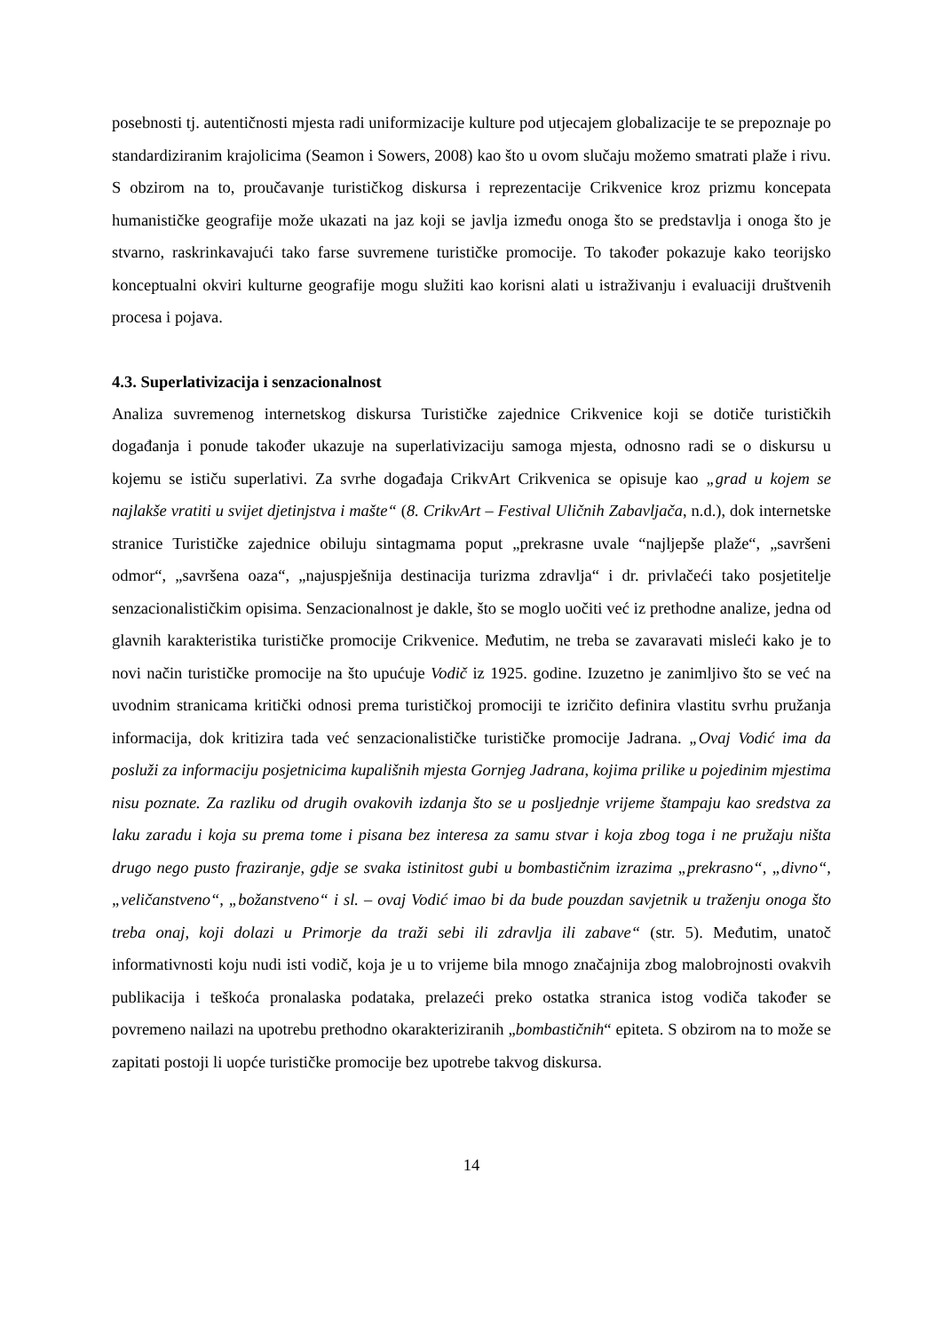posebnosti tj. autentičnosti mjesta radi uniformizacije kulture pod utjecajem globalizacije te se prepoznaje po standardiziranim krajolicima (Seamon i Sowers, 2008) kao što u ovom slučaju možemo smatrati plaže i rivu. S obzirom na to, proučavanje turističkog diskursa i reprezentacije Crikvenice kroz prizmu koncepata humanističke geografije može ukazati na jaz koji se javlja između onoga što se predstavlja i onoga što je stvarno, raskrinkavajući tako farse suvremene turističke promocije. To također pokazuje kako teorijsko konceptualni okviri kulturne geografije mogu služiti kao korisni alati u istraživanju i evaluaciji društvenih procesa i pojava.
4.3. Superlativizacija i senzacionalnost
Analiza suvremenog internetskog diskursa Turističke zajednice Crikvenice koji se dotiče turističkih događanja i ponude također ukazuje na superlativizaciju samoga mjesta, odnosno radi se o diskursu u kojemu se ističu superlativi. Za svrhe događaja CrikvArt Crikvenica se opisuje kao „grad u kojem se najlakše vratiti u svijet djetinjstva i mašte“ (8. CrikvArt – Festival Uličnih Zabavljača, n.d.), dok internetske stranice Turističke zajednice obiluju sintagmama poput „prekrasne uvale “najljepše plaže“, „savršeni odmor“, „savršena oaza“, „najuspješnija destinacija turizma zdravlja“ i dr. privlačeći tako posjetitelje senzacionalističkim opisima. Senzacionalnost je dakle, što se moglo uočiti već iz prethodne analize, jedna od glavnih karakteristika turističke promocije Crikvenice. Međutim, ne treba se zavaravati misleći kako je to novi način turističke promocije na što upućuje Vodič iz 1925. godine. Izuzetno je zanimljivo što se već na uvodnim stranicama kritički odnosi prema turističkoj promociji te izričito definira vlastitu svrhu pružanja informacija, dok kritizira tada već senzacionalističke turističke promocije Jadrana. „Ovaj Vodić ima da posluži za informaciju posjetnicima kupališnih mjesta Gornjeg Jadrana, kojima prilike u pojedinim mjestima nisu poznate. Za razliku od drugih ovakovih izdanja što se u posljednje vrijeme štampaju kao sredstva za laku zaradu i koja su prema tome i pisana bez interesa za samu stvar i koja zbog toga i ne pružaju ništa drugo nego pusto fraziranje, gdje se svaka istinitost gubi u bombastičnim izrazima „prekrasno“, „divno“, „veličanstveno“, „božanstveno“ i sl. – ovaj Vodić imao bi da bude pouzdan savjetnik u traženju onoga što treba onaj, koji dolazi u Primorje da traži sebi ili zdravlja ili zabave“ (str. 5). Međutim, unatoč informativnosti koju nudi isti vodič, koja je u to vrijeme bila mnogo značajnija zbog malobrojnosti ovakvih publikacija i teškoća pronalaska podataka, prelazeći preko ostatka stranica istog vodiča također se povremeno nailazi na upotrebu prethodno okarakteriziranih „bombastičnih“ epiteta. S obzirom na to može se zapitati postoji li uopće turističke promocije bez upotrebe takvog diskursa.
14